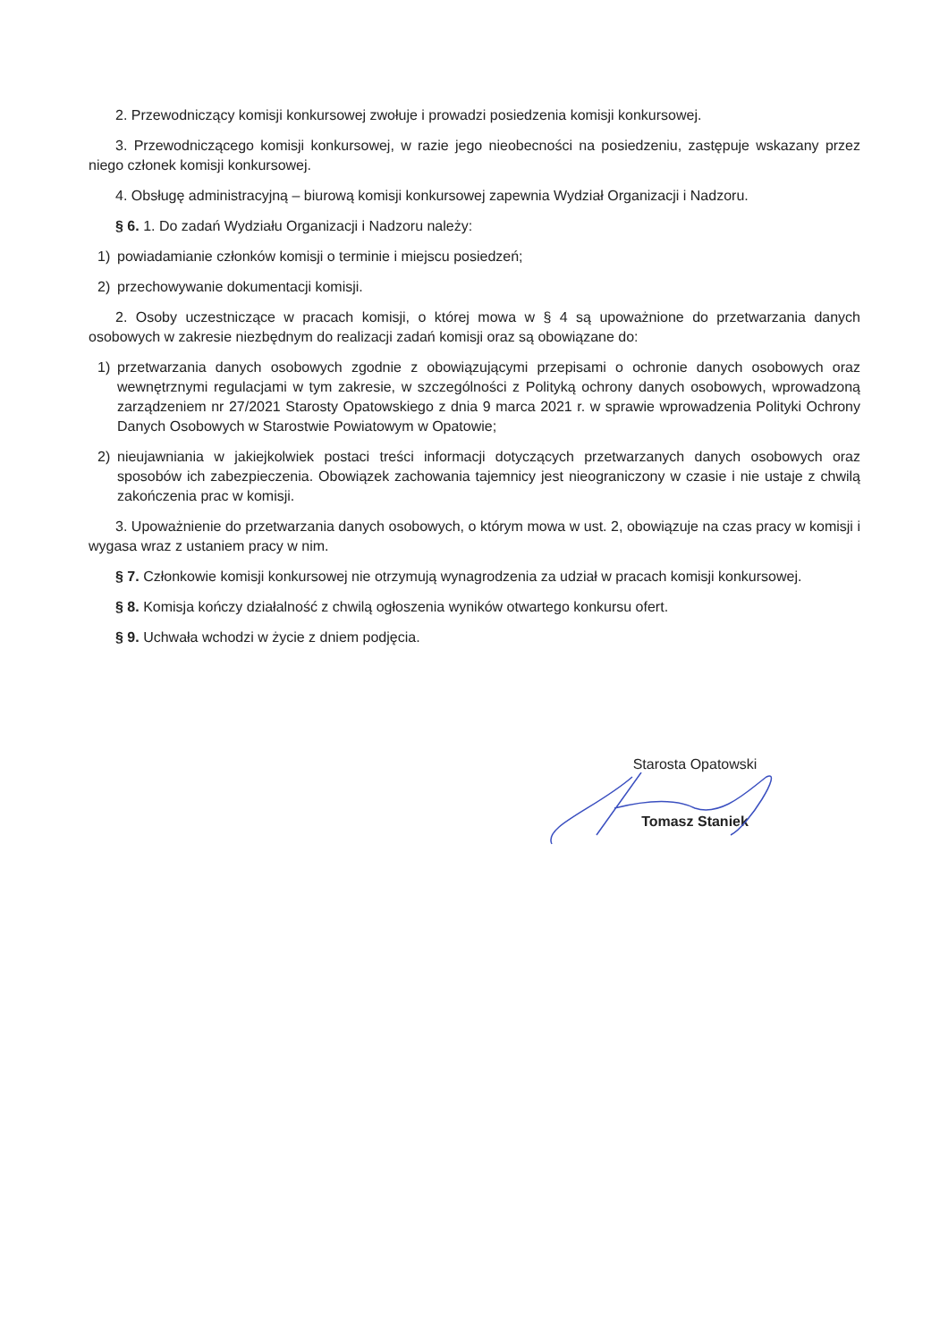2. Przewodniczący komisji konkursowej zwołuje i prowadzi posiedzenia komisji konkursowej.
3. Przewodniczącego komisji konkursowej, w razie jego nieobecności na posiedzeniu, zastępuje wskazany przez niego członek komisji konkursowej.
4. Obsługę administracyjną – biurową komisji konkursowej zapewnia Wydział Organizacji i Nadzoru.
§ 6. 1. Do zadań Wydziału Organizacji i Nadzoru należy:
1) powiadamianie członków komisji o terminie i miejscu posiedzeń;
2) przechowywanie dokumentacji komisji.
2. Osoby uczestniczące w pracach komisji, o której mowa w § 4 są upoważnione do przetwarzania danych osobowych w zakresie niezbędnym do realizacji zadań komisji oraz są obowiązane do:
1) przetwarzania danych osobowych zgodnie z obowiązującymi przepisami o ochronie danych osobowych oraz wewnętrznymi regulacjami w tym zakresie, w szczególności z Polityką ochrony danych osobowych, wprowadzoną zarządzeniem nr 27/2021 Starosty Opatowskiego z dnia 9 marca 2021 r. w sprawie wprowadzenia Polityki Ochrony Danych Osobowych w Starostwie Powiatowym w Opatowie;
2) nieujawniania w jakiejkolwiek postaci treści informacji dotyczących przetwarzanych danych osobowych oraz sposobów ich zabezpieczenia. Obowiązek zachowania tajemnicy jest nieograniczony w czasie i nie ustaje z chwilą zakończenia prac w komisji.
3. Upoważnienie do przetwarzania danych osobowych, o którym mowa w ust. 2, obowiązuje na czas pracy w komisji i wygasa wraz z ustaniem pracy w nim.
§ 7. Członkowie komisji konkursowej nie otrzymują wynagrodzenia za udział w pracach komisji konkursowej.
§ 8. Komisja kończy działalność z chwilą ogłoszenia wyników otwartego konkursu ofert.
§ 9. Uchwała wchodzi w życie z dniem podjęcia.
Starosta Opatowski
Tomasz Staniek